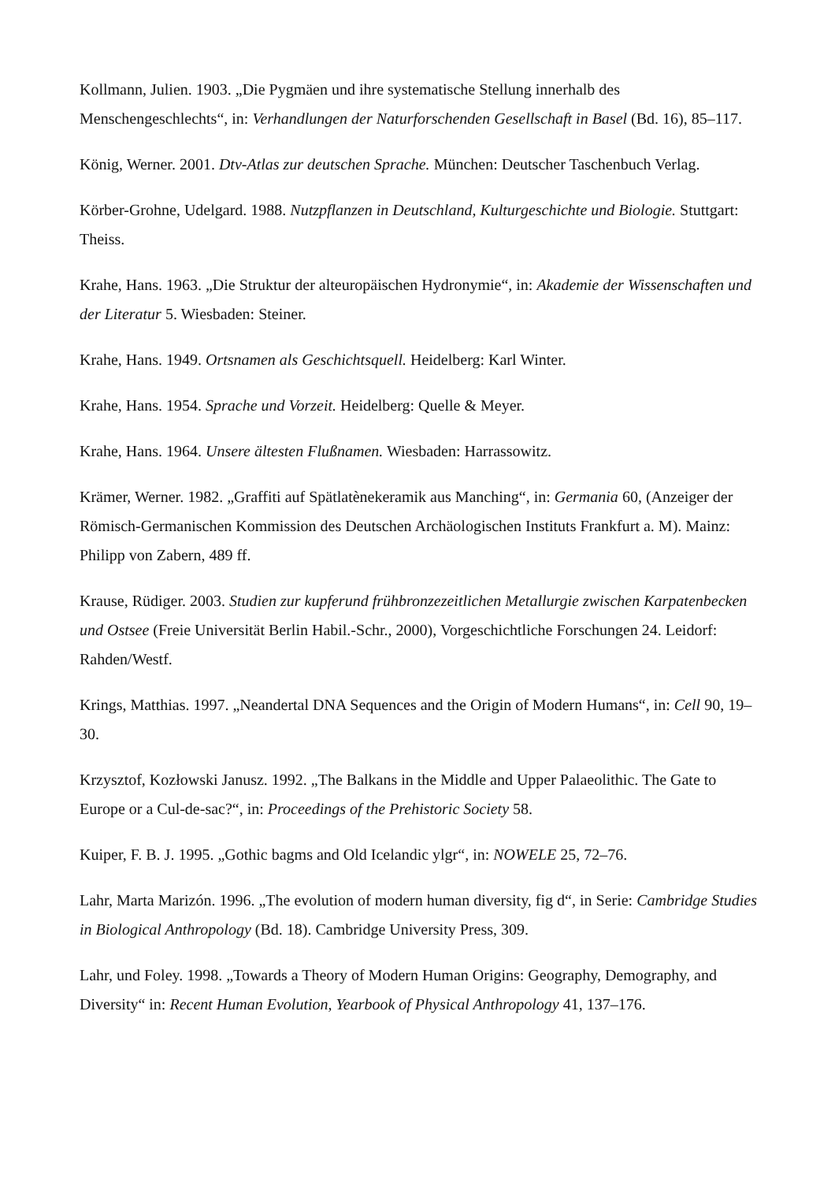Kollmann, Julien. 1903. „Die Pygmäen und ihre systematische Stellung innerhalb des Menschengeschlechts“, in: Verhandlungen der Naturforschenden Gesellschaft in Basel (Bd. 16), 85–117.
König, Werner. 2001. Dtv-Atlas zur deutschen Sprache. München: Deutscher Taschenbuch Verlag.
Körber-Grohne, Udelgard. 1988. Nutzpflanzen in Deutschland, Kulturgeschichte und Biologie. Stuttgart: Theiss.
Krahe, Hans. 1963. „Die Struktur der alteuropäischen Hydronymie“, in: Akademie der Wissenschaften und der Literatur 5. Wiesbaden: Steiner.
Krahe, Hans. 1949. Ortsnamen als Geschichtsquell. Heidelberg: Karl Winter.
Krahe, Hans. 1954. Sprache und Vorzeit. Heidelberg: Quelle & Meyer.
Krahe, Hans. 1964. Unsere ältesten Flußnamen. Wiesbaden: Harrassowitz.
Krämer, Werner. 1982. „Graffiti auf Spätlatènekeramik aus Manching“, in: Germania 60, (Anzeiger der Römisch-Germanischen Kommission des Deutschen Archäologischen Instituts Frankfurt a. M). Mainz: Philipp von Zabern, 489 ff.
Krause, Rüdiger. 2003. Studien zur kupferund frühbronzezeitlichen Metallurgie zwischen Karpatenbecken und Ostsee (Freie Universität Berlin Habil.-Schr., 2000), Vorgeschichtliche Forschungen 24. Leidorf: Rahden/Westf.
Krings, Matthias. 1997. „Neandertal DNA Sequences and the Origin of Modern Humans“, in: Cell 90, 19–30.
Krzysztof, Kozłowski Janusz. 1992. „The Balkans in the Middle and Upper Palaeolithic. The Gate to Europe or a Cul-de-sac?“, in: Proceedings of the Prehistoric Society 58.
Kuiper, F. B. J. 1995. „Gothic bagms and Old Icelandic ylgr“, in: NOWELE 25, 72–76.
Lahr, Marta Marizón. 1996. „The evolution of modern human diversity, fig d“, in Serie: Cambridge Studies in Biological Anthropology (Bd. 18). Cambridge University Press, 309.
Lahr, und Foley. 1998. „Towards a Theory of Modern Human Origins: Geography, Demography, and Diversity“ in: Recent Human Evolution, Yearbook of Physical Anthropology 41, 137–176.